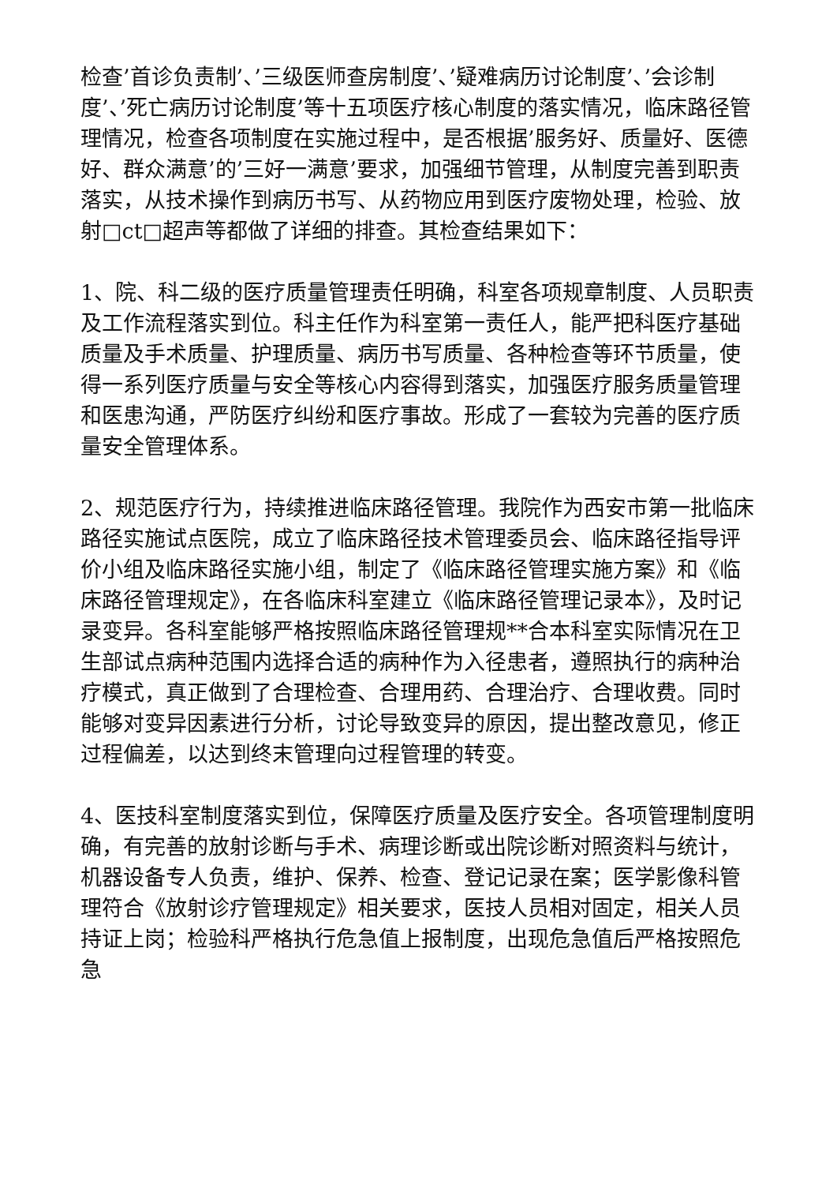检查’首诊负责制’、’三级医师查房制度’、’疑难病历讨论制度’、’会诊制度’、’死亡病历讨论制度’等十五项医疗核心制度的落实情况，临床路径管理情况，检查各项制度在实施过程中，是否根据’服务好、质量好、医德好、群众满意’的’三好一满意’要求，加强细节管理，从制度完善到职责落实，从技术操作到病历书写、从药物应用到医疗废物处理，检验、放射□ct□超声等都做了详细的排查。其检查结果如下：
1、院、科二级的医疗质量管理责任明确，科室各项规章制度、人员职责及工作流程落实到位。科主任作为科室第一责任人，能严把科医疗基础质量及手术质量、护理质量、病历书写质量、各种检查等环节质量，使得一系列医疗质量与安全等核心内容得到落实，加强医疗服务质量管理和医患沟通，严防医疗纠纷和医疗事故。形成了一套较为完善的医疗质量安全管理体系。
2、规范医疗行为，持续推进临床路径管理。我院作为西安市第一批临床路径实施试点医院，成立了临床路径技术管理委员会、临床路径指导评价小组及临床路径实施小组，制定了《临床路径管理实施方案》和《临床路径管理规定》，在各临床科室建立《临床路径管理记录本》，及时记录变异。各科室能够严格按照临床路径管理规**合本科室实际情况在卫生部试点病种范围内选择合适的病种作为入径患者，遵照执行的病种治疗模式，真正做到了合理检查、合理用药、合理治疗、合理收费。同时能够对变异因素进行分析，讨论导致变异的原因，提出整改意见，修正过程偏差，以达到终末管理向过程管理的转变。
4、医技科室制度落实到位，保障医疗质量及医疗安全。各项管理制度明确，有完善的放射诊断与手术、病理诊断或出院诊断对照资料与统计，机器设备专人负责，维护、保养、检查、登记记录在案；医学影像科管理符合《放射诊疗管理规定》相关要求，医技人员相对固定，相关人员持证上岗；检验科严格执行危急值上报制度，出现危急值后严格按照危急